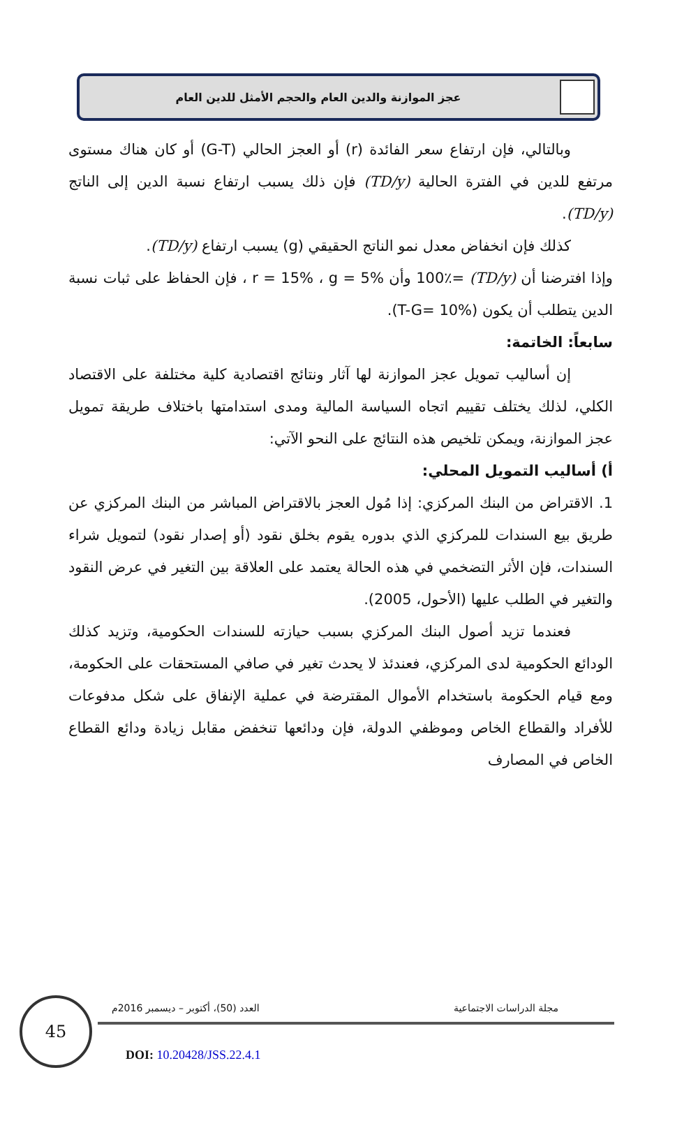عجز الموازنة والدين العام والحجم الأمثل للدين العام
وبالتالي، فإن ارتفاع سعر الفائدة (r) أو العجز الحالي (G-T) أو كان هناك مستوى مرتفع للدين في الفترة الحالية (TD/y) فإن ذلك يسبب ارتفاع نسبة الدين إلى الناتج (TD/y).
كذلك فإن انخفاض معدل نمو الناتج الحقيقي (g) يسبب ارتفاع (TD/y).
وإذا افترضنا أن (TD/y) =100٪ وأن r = 15% ، g = 5% ، فإن الحفاظ على ثبات نسبة الدين يتطلب أن يكون (T-G= 10%).
سابعاً: الخاتمة:
إن أساليب تمويل عجز الموازنة لها آثار ونتائج اقتصادية كلية مختلفة على الاقتصاد الكلي، لذلك يختلف تقييم اتجاه السياسة المالية ومدى استدامتها باختلاف طريقة تمويل عجز الموازنة، ويمكن تلخيص هذه النتائج على النحو الآتي:
أ) أساليب التمويل المحلي:
1. الاقتراض من البنك المركزي: إذا مُول العجز بالاقتراض المباشر من البنك المركزي عن طريق بيع السندات للمركزي الذي بدوره يقوم بخلق نقود (أو إصدار نقود) لتمويل شراء السندات، فإن الأثر التضخمي في هذه الحالة يعتمد على العلاقة بين التغير في عرض النقود والتغير في الطلب عليها (الأحول، 2005).
فعندما تزيد أصول البنك المركزي بسبب حيازته للسندات الحكومية، وتزيد كذلك الودائع الحكومية لدى المركزي، فعندئذ لا يحدث تغير في صافي المستحقات على الحكومة، ومع قيام الحكومة باستخدام الأموال المقترضة في عملية الإنفاق على شكل مدفوعات للأفراد والقطاع الخاص وموظفي الدولة، فإن ودائعها تنخفض مقابل زيادة ودائع القطاع الخاص في المصارف
45 مجلة الدراسات الاجتماعية
العدد (50)، أكتوبر – ديسمبر 2016م
DOI: 10.20428/JSS.22.4.1